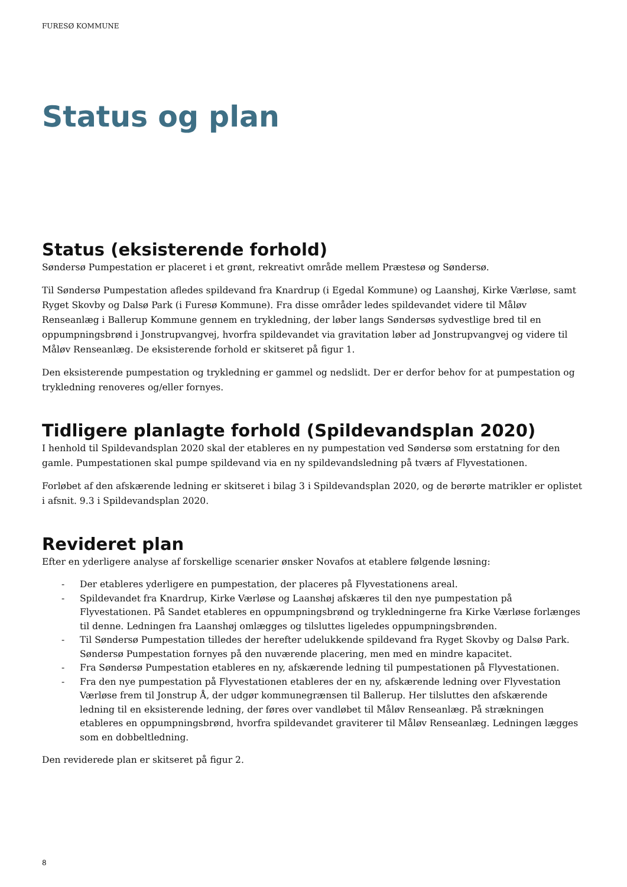FURESØ KOMMUNE
Status og plan
Status (eksisterende forhold)
Søndersø Pumpestation er placeret i et grønt, rekreativt område mellem Præstesø og Søndersø.
Til Søndersø Pumpestation afledes spildevand fra Knardrup (i Egedal Kommune) og Laanshøj, Kirke Værløse, samt Ryget Skovby og Dalsø Park (i Furesø Kommune). Fra disse områder ledes spildevandet videre til Måløv Renseanlæg i Ballerup Kommune gennem en trykledning, der løber langs Søndersøs sydvestlige bred til en oppumpningsbrønd i Jonstrupvangvej, hvorfra spildevandet via gravitation løber ad Jonstrupvangvej og videre til Måløv Renseanlæg. De eksisterende forhold er skitseret på figur 1.
Den eksisterende pumpestation og trykledning er gammel og nedslidt. Der er derfor behov for at pumpestation og trykledning renoveres og/eller fornyes.
Tidligere planlagte forhold (Spildevandsplan 2020)
I henhold til Spildevandsplan 2020 skal der etableres en ny pumpestation ved Søndersø som erstatning for den gamle. Pumpestationen skal pumpe spildevand via en ny spildevandsledning på tværs af Flyvestationen.
Forløbet af den afskærende ledning er skitseret i bilag 3 i Spildevandsplan 2020, og de berørte matrikler er oplistet i afsnit. 9.3 i Spildevandsplan 2020.
Revideret plan
Efter en yderligere analyse af forskellige scenarier ønsker Novafos at etablere følgende løsning:
- Der etableres yderligere en pumpestation, der placeres på Flyvestationens areal.
- Spildevandet fra Knardrup, Kirke Værløse og Laanshøj afskæres til den nye pumpestation på Flyvestationen. På Sandet etableres en oppumpningsbrønd og trykledningerne fra Kirke Værløse forlænges til denne. Ledningen fra Laanshøj omlægges og tilsluttes ligeledes oppumpningsbrønden.
- Til Søndersø Pumpestation tilledes der herefter udelukkende spildevand fra Ryget Skovby og Dalsø Park. Søndersø Pumpestation fornyes på den nuværende placering, men med en mindre kapacitet.
- Fra Søndersø Pumpestation etableres en ny, afskærende ledning til pumpestationen på Flyvestationen.
- Fra den nye pumpestation på Flyvestationen etableres der en ny, afskærende ledning over Flyvestation Værløse frem til Jonstrup Å, der udgør kommunegrænsen til Ballerup. Her tilsluttes den afskærende ledning til en eksisterende ledning, der føres over vandløbet til Måløv Renseanlæg. På strækningen etableres en oppumpningsbrønd, hvorfra spildevandet graviterer til Måløv Renseanlæg. Ledningen lægges som en dobbeltledning.
Den reviderede plan er skitseret på figur 2.
8